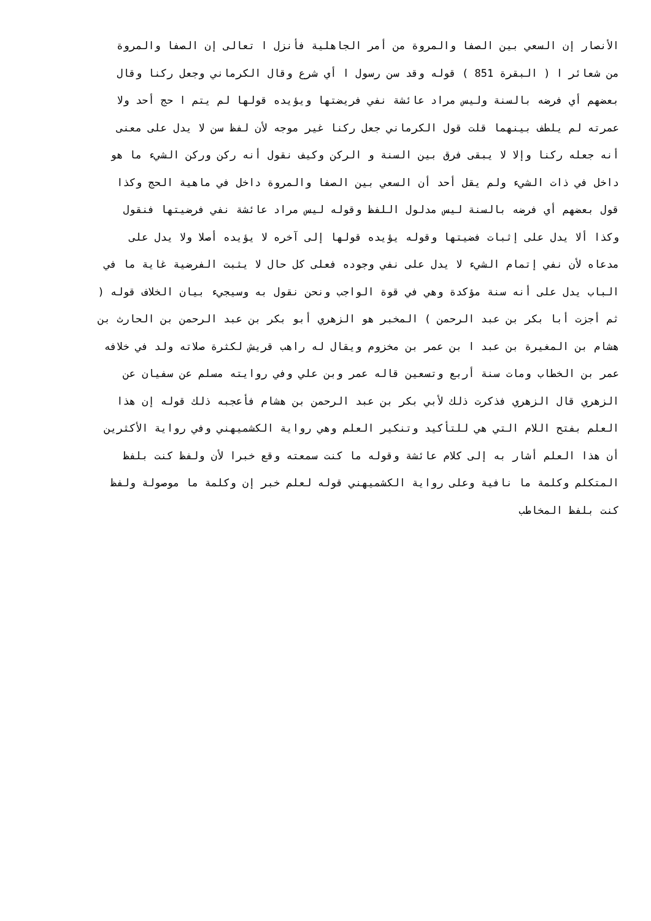الأنصار إن السعي بين الصفا والمروة من أمر الجاهلية فأنزل ا تعالى إن الصفا والمروة
من شعائر ا ( البقرة 851 ) قوله وقد سن رسول ا أي شرع وقال الكرماني وجعل ركنا وقال
بعضهم أي فرضه بالسنة وليس مراد عائشة نفي فريضتها ويؤيده قولها لم يتم ا حج أحد ولا
عمرته لم يلطف بينهما قلت قول الكرماني جعل ركنا غير موجه لأن لفظ سن لا يدل على معنى
أنه جعله ركنا وإلا لا يبقى فرق بين السنة و الركن وكيف نقول أنه ركن وركن الشيء ما هو
داخل في ذات الشيء ولم يقل أحد أن السعي بين الصفا والمروة داخل في ماهية الحج وكذا
قول بعضهم أي فرضه بالسنة ليس مدلول اللفظ وقوله ليس مراد عائشة نفي فرضيتها فنقول
وكذا ألا يدل على إثبات فضيتها وقوله يؤيده قولها إلى آخره لا يؤيده أصلا ولا يدل على
مدعاه لأن نفي إتمام الشيء لا يدل على نفي وجوده فعلى كل حال لا يثبت الفرضية غاية ما في
الباب يدل على أنه سنة مؤكدة وهي في قوة الواجب ونحن نقول به وسيجيء بيان الخلاف قوله (
ثم أجزت أبا بكر بن عبد الرحمن ) المخبر هو الزهري أبو بكر بن عبد الرحمن بن الحارث بن
هشام بن المغيرة بن عبد ا بن عمر بن مخزوم ويقال له راهب قريش لكثرة صلاته ولد في خلافه
عمر بن الخطاب ومات سنة أربع وتسعين قاله عمر وبن علي وفي روايته مسلم عن سفيان عن
الزهري قال الزهري فذكرت ذلك لأبي بكر بن عبد الرحمن بن هشام فأعجبه ذلك قوله إن هذا
العلم بفتح اللام التي هي للتأكيد وتنكير العلم وهي رواية الكشميهني وفي رواية الأكثرين
أن هذا العلم أشار به إلى كلام عائشة وقوله ما كنت سمعته وقع خبرا لأن ولفظ كنت بلفظ
المتكلم وكلمة ما نافية وعلى رواية الكشميهني قوله لعلم خبر إن وكلمة ما موصولة ولفظ
كنت بلفظ المخاطب